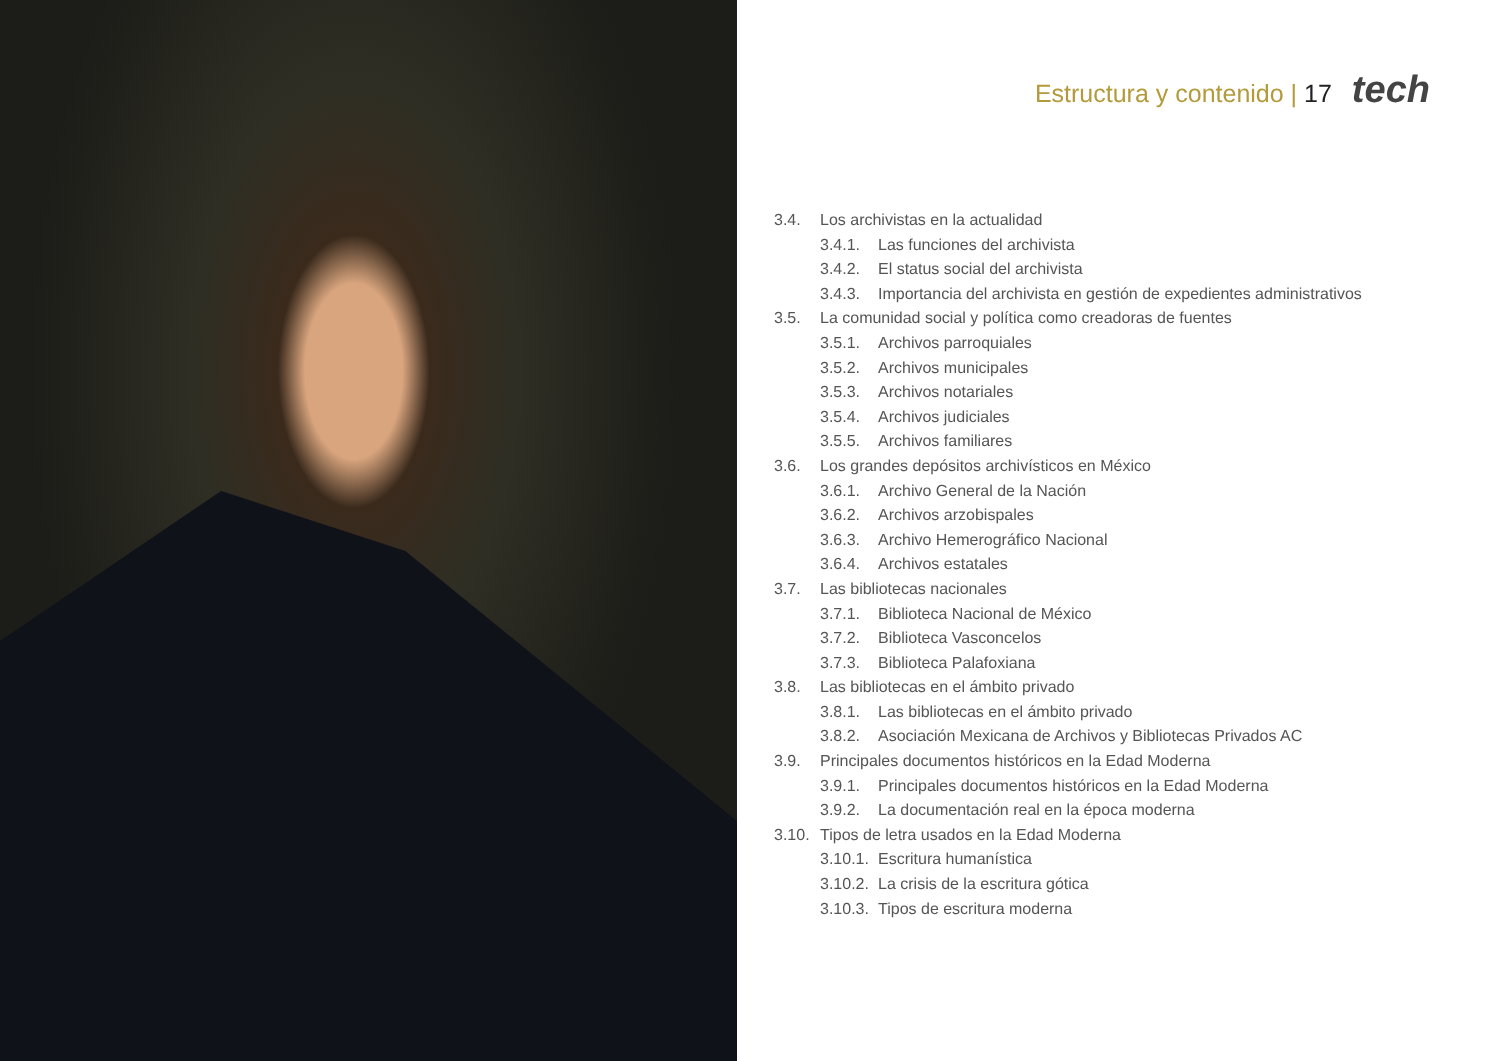Estructura y contenido | 17 tech
3.4. Los archivistas en la actualidad
3.4.1. Las funciones del archivista
3.4.2. El status social del archivista
3.4.3. Importancia del archivista en gestión de expedientes administrativos
3.5. La comunidad social y política como creadoras de fuentes
3.5.1. Archivos parroquiales
3.5.2. Archivos municipales
3.5.3. Archivos notariales
3.5.4. Archivos judiciales
3.5.5. Archivos familiares
3.6. Los grandes depósitos archivísticos en México
3.6.1. Archivo General de la Nación
3.6.2. Archivos arzobispales
3.6.3. Archivo Hemerográfico Nacional
3.6.4. Archivos estatales
3.7. Las bibliotecas nacionales
3.7.1. Biblioteca Nacional de México
3.7.2. Biblioteca Vasconcelos
3.7.3. Biblioteca Palafoxiana
3.8. Las bibliotecas en el ámbito privado
3.8.1. Las bibliotecas en el ámbito privado
3.8.2. Asociación Mexicana de Archivos y Bibliotecas Privados AC
3.9. Principales documentos históricos en la Edad Moderna
3.9.1. Principales documentos históricos en la Edad Moderna
3.9.2. La documentación real en la época moderna
3.10. Tipos de letra usados en la Edad Moderna
3.10.1. Escritura humanística
3.10.2. La crisis de la escritura gótica
3.10.3. Tipos de escritura moderna